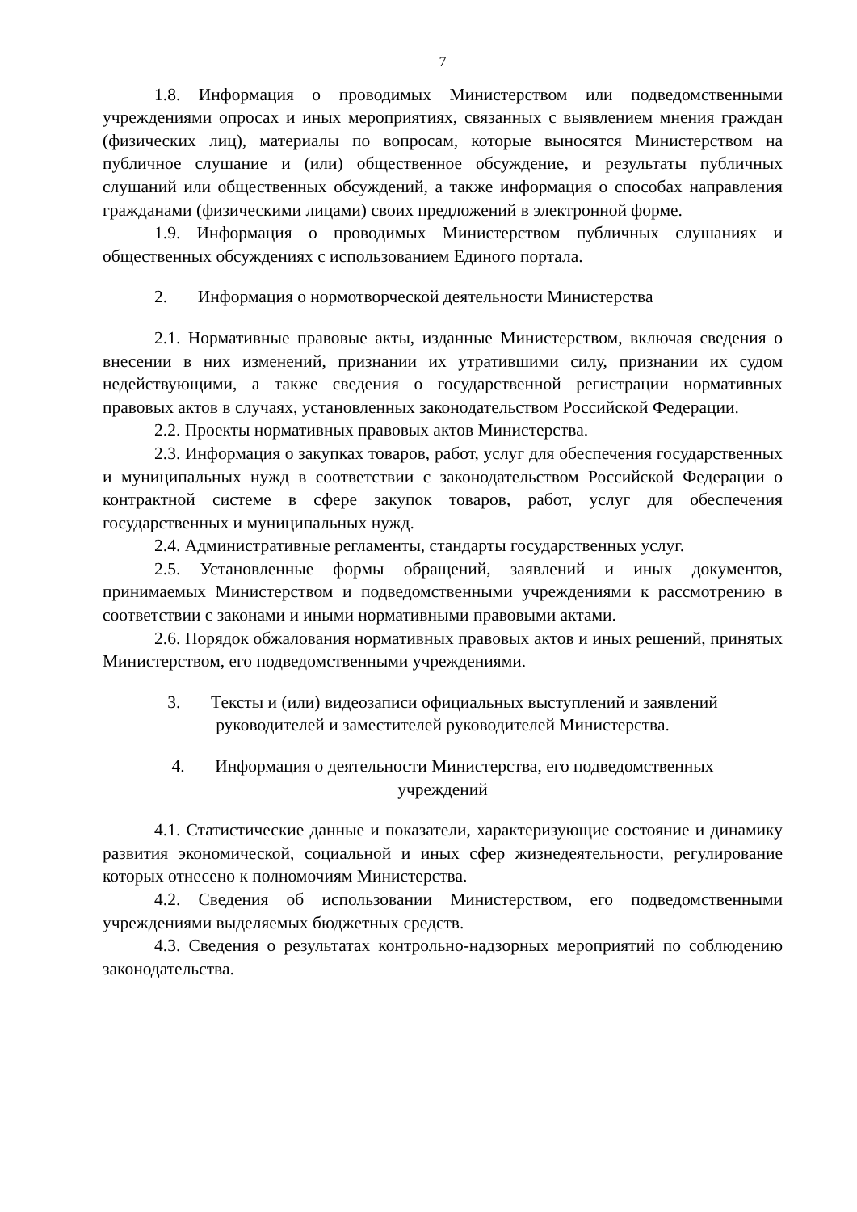7
1.8. Информация о проводимых Министерством или подведомственными учреждениями опросах и иных мероприятиях, связанных с выявлением мнения граждан (физических лиц), материалы по вопросам, которые выносятся Министерством на публичное слушание и (или) общественное обсуждение, и результаты публичных слушаний или общественных обсуждений, а также информация о способах направления гражданами (физическими лицами) своих предложений в электронной форме.
1.9. Информация о проводимых Министерством публичных слушаниях и общественных обсуждениях с использованием Единого портала.
2. Информация о нормотворческой деятельности Министерства
2.1. Нормативные правовые акты, изданные Министерством, включая сведения о внесении в них изменений, признании их утратившими силу, признании их судом недействующими, а также сведения о государственной регистрации нормативных правовых актов в случаях, установленных законодательством Российской Федерации.
2.2. Проекты нормативных правовых актов Министерства.
2.3. Информация о закупках товаров, работ, услуг для обеспечения государственных и муниципальных нужд в соответствии с законодательством Российской Федерации о контрактной системе в сфере закупок товаров, работ, услуг для обеспечения государственных и муниципальных нужд.
2.4. Административные регламенты, стандарты государственных услуг.
2.5. Установленные формы обращений, заявлений и иных документов, принимаемых Министерством и подведомственными учреждениями к рассмотрению в соответствии с законами и иными нормативными правовыми актами.
2.6. Порядок обжалования нормативных правовых актов и иных решений, принятых Министерством, его подведомственными учреждениями.
3. Тексты и (или) видеозаписи официальных выступлений и заявлений
руководителей и заместителей руководителей Министерства.
4. Информация о деятельности Министерства, его подведомственных
учреждений
4.1. Статистические данные и показатели, характеризующие состояние и динамику развития экономической, социальной и иных сфер жизнедеятельности, регулирование которых отнесено к полномочиям Министерства.
4.2. Сведения об использовании Министерством, его подведомственными учреждениями выделяемых бюджетных средств.
4.3. Сведения о результатах контрольно-надзорных мероприятий по соблюдению законодательства.